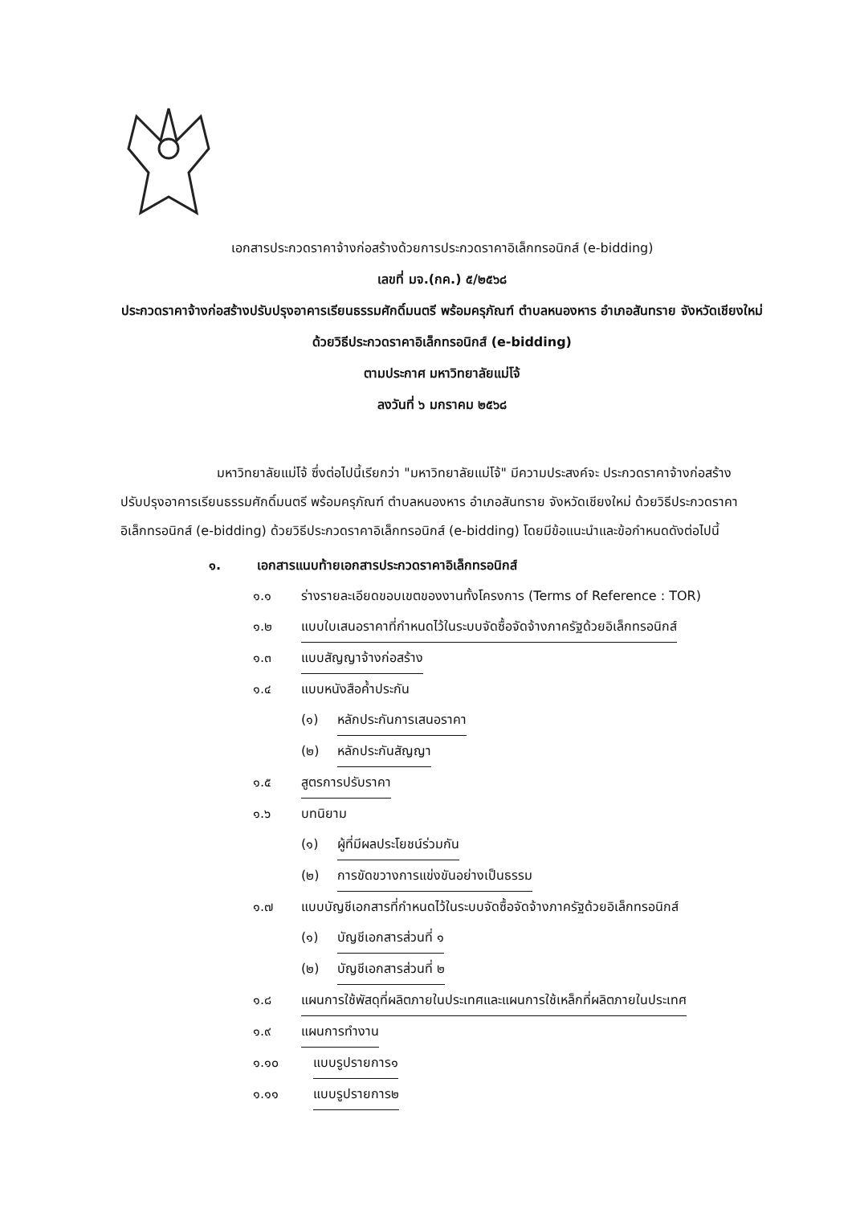เอกสารประกวดราคาจ้างก่อสร้างด้วยการประกวดราคาอิเล็กทรอนิกส์ (e-bidding)
เลขที่ มจ.(กค.) ๕/๒๕๖๘
ประกวดราคาจ้างก่อสร้างปรับปรุงอาคารเรียนธรรมศักดิ์มนตรี พร้อมครุภัณฑ์ ตำบลหนองหาร อำเภอสันทราย จังหวัดเชียงใหม่ ด้วยวิธีประกวดราคาอิเล็กทรอนิกส์ (e-bidding)
ตามประกาศ มหาวิทยาลัยแม่โจ้
ลงวันที่ ๖ มกราคม ๒๕๖๘
มหาวิทยาลัยแม่โจ้ ซึ่งต่อไปนี้เรียกว่า "มหาวิทยาลัยแม่โจ้" มีความประสงค์จะ ประกวดราคาจ้างก่อสร้างปรับปรุงอาคารเรียนธรรมศักดิ์มนตรี พร้อมครุภัณฑ์ ตำบลหนองหาร อำเภอสันทราย จังหวัดเชียงใหม่ ด้วยวิธีประกวดราคาอิเล็กทรอนิกส์ (e-bidding) ด้วยวิธีประกวดราคาอิเล็กทรอนิกส์ (e-bidding) โดยมีข้อแนะนำและข้อกำหนดดังต่อไปนี้
๑. เอกสารแนบท้ายเอกสารประกวดราคาอิเล็กทรอนิกส์
๑.๑ ร่างรายละเอียดขอบเขตของงานทั้งโครงการ (Terms of Reference : TOR)
๑.๒ แบบใบเสนอราคาที่กำหนดไว้ในระบบจัดซื้อจัดจ้างภาครัฐด้วยอิเล็กทรอนิกส์
๑.๓ แบบสัญญาจ้างก่อสร้าง
๑.๔ แบบหนังสือค้ำประกัน
(๑) หลักประกันการเสนอราคา
(๒) หลักประกันสัญญา
๑.๕ สูตรการปรับราคา
๑.๖ บทนิยาม
(๑) ผู้ที่มีผลประโยชน์ร่วมกัน
(๒) การขัดขวางการแข่งขันอย่างเป็นธรรม
๑.๗ แบบบัญชีเอกสารที่กำหนดไว้ในระบบจัดซื้อจัดจ้างภาครัฐด้วยอิเล็กทรอนิกส์
(๑) บัญชีเอกสารส่วนที่ ๑
(๒) บัญชีเอกสารส่วนที่ ๒
๑.๘ แผนการใช้พัสดุที่ผลิตภายในประเทศและแผนการใช้เหล็กที่ผลิตภายในประเทศ
๑.๙ แผนการทำงาน
๑.๑๐ แบบรูปรายการ๑
๑.๑๑ แบบรูปรายการ๒